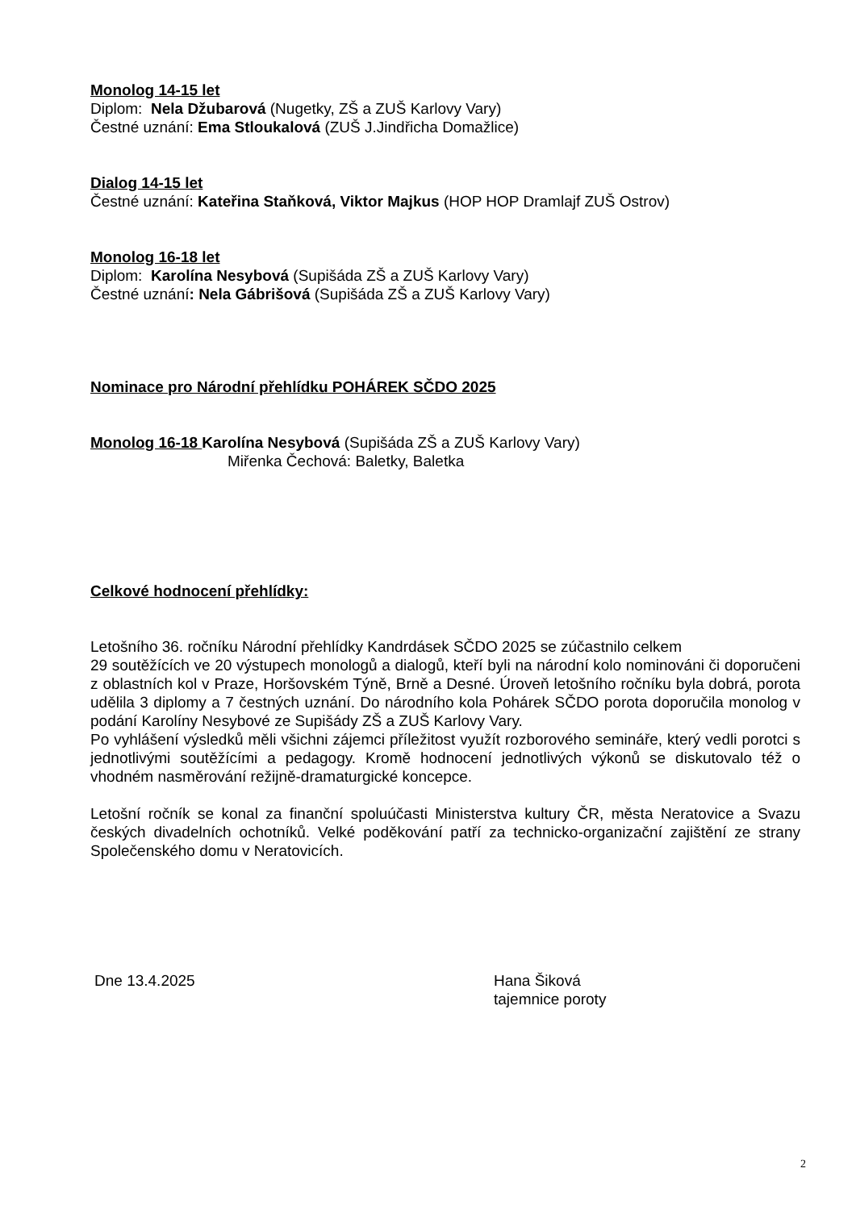Monolog 14-15 let
Diplom: Nela Džubarová (Nugetky, ZŠ a ZUŠ Karlovy Vary)
Čestné uznání: Ema Stloukalová (ZUŠ J.Jindřicha Domažlice)
Dialog 14-15 let
Čestné uznání: Kateřina Staňková, Viktor Majkus (HOP HOP Dramlajf ZUŠ Ostrov)
Monolog 16-18 let
Diplom: Karolína Nesybová (Supišáda ZŠ a ZUŠ Karlovy Vary)
Čestné uznání: Nela Gábrišová (Supišáda ZŠ a ZUŠ Karlovy Vary)
Nominace pro Národní přehlídku POHÁREK SČDO 2025
Monolog 16-18 Karolína Nesybová (Supišáda ZŠ a ZUŠ Karlovy Vary)
Miřenka Čechová: Baletky, Baletka
Celkové hodnocení přehlídky:
Letošního 36. ročníku Národní přehlídky Kandrdásek SČDO 2025 se zúčastnilo celkem
29 soutěžících ve 20 výstupech monologů a dialogů, kteří byli na národní kolo nominováni či doporučeni z oblastních kol v Praze, Horšovském Týně, Brně a Desné. Úroveň letošního ročníku byla dobrá, porota udělila 3 diplomy a 7 čestných uznání. Do národního kola Pohárek SČDO porota doporučila monolog v podání Karolíny Nesybové ze Supišády ZŠ a ZUŠ Karlovy Vary.
Po vyhlášení výsledků měli všichni zájemci příležitost využít rozborového semináře, který vedli porotci s jednotlivými soutěžícími a pedagogy. Kromě hodnocení jednotlivých výkonů se diskutovalo též o vhodném nasměrování režijně-dramaturgické koncepce.
Letošní ročník se konal za finanční spoluúčasti Ministerstva kultury ČR, města Neratovice a Svazu českých divadelních ochotníků. Velké poděkování patří za technicko-organizační zajištění ze strany Společenského domu v Neratovicích.
Dne 13.4.2025 Hana Šiková
tajemnice poroty
2